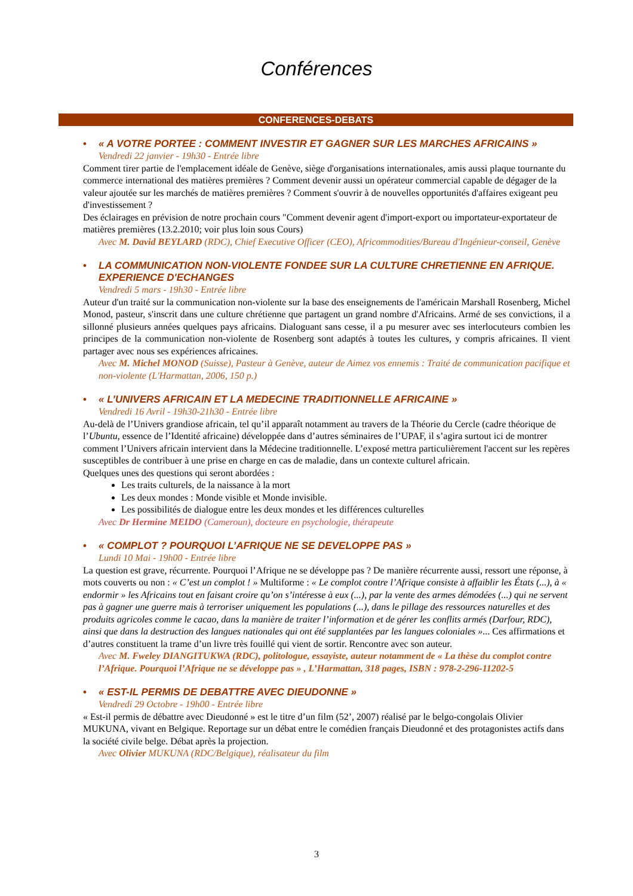Conférences
CONFERENCES-DEBATS
• « A VOTRE PORTEE : COMMENT INVESTIR ET GAGNER SUR LES MARCHES AFRICAINS »
Vendredi 22 janvier - 19h30 - Entrée libre
Comment tirer partie de l'emplacement idéale de Genève, siège d'organisations internationales, amis aussi plaque tournante du commerce international des matières premières ? Comment devenir aussi un opérateur commercial capable de dégager de la valeur ajoutée sur les marchés de matières premières ? Comment s'ouvrir à de nouvelles opportunités d'affaires exigeant peu d'investissement ?
Des éclairages en prévision de notre prochain cours "Comment devenir agent d'import-export ou importateur-exportateur de matières premières (13.2.2010; voir plus loin sous Cours)
Avec M. David BEYLARD (RDC), Chief Executive Officer (CEO), Africommodities/Bureau d'Ingénieur-conseil, Genève
• LA COMMUNICATION NON-VIOLENTE FONDEE SUR LA CULTURE CHRETIENNE EN AFRIQUE. EXPERIENCE D'ECHANGES
Vendredi 5 mars - 19h30 - Entrée libre
Auteur d'un traité sur la communication non-violente sur la base des enseignements de l'américain Marshall Rosenberg, Michel Monod, pasteur, s'inscrit dans une culture chrétienne que partagent un grand nombre d'Africains. Armé de ses convictions, il a sillonné plusieurs années quelques pays africains. Dialoguant sans cesse, il a pu mesurer avec ses interlocuteurs combien les principes de la communication non-violente de Rosenberg sont adaptés à toutes les cultures, y compris africaines. Il vient partager avec nous ses expériences africaines.
Avec M. Michel MONOD (Suisse), Pasteur à Genève, auteur de Aimez vos ennemis : Traité de communication pacifique et non-violente (L'Harmattan, 2006, 150 p.)
• « L’UNIVERS AFRICAIN ET LA MEDECINE TRADITIONNELLE AFRICAINE »
Vendredi 16 Avril - 19h30-21h30 - Entrée libre
Au-delà de l’Univers grandiose africain, tel qu’il apparaît notamment au travers de la Théorie du Cercle (cadre théorique de l’Ubuntu, essence de l’Identité africaine) développée dans d’autres séminaires de l’UPAF, il s’agira surtout ici de montrer comment l’Univers africain intervient dans la Médecine traditionnelle. L’exposé mettra particulièrement l'accent sur les repères susceptibles de contribuer à une prise en charge en cas de maladie, dans un contexte culturel africain.
Quelques unes des questions qui seront abordées :
Les traits culturels, de la naissance à la mort
Les deux mondes : Monde visible et Monde invisible.
Les possibilités de dialogue entre les deux mondes et les différences culturelles
Avec Dr Hermine MEIDO (Cameroun), docteure en psychologie, thérapeute
• « COMPLOT ? POURQUOI L’AFRIQUE NE SE DEVELOPPE PAS »
Lundi 10 Mai - 19h00 - Entrée libre
La question est grave, récurrente. Pourquoi l’Afrique ne se développe pas ? De manière récurrente aussi, ressort une réponse, à mots couverts ou non : « C’est un complot ! » Multiforme : « Le complot contre l’Afrique consiste à affaiblir les États (...), à « endormir » les Africains tout en faisant croire qu’on s’intéresse à eux (...), par la vente des armes démodées (...) qui ne servent pas à gagner une guerre mais à terroriser uniquement les populations (...), dans le pillage des ressources naturelles et des produits agricoles comme le cacao, dans la manière de traiter l’information et de gérer les conflits armés (Darfour, RDC), ainsi que dans la destruction des langues nationales qui ont été supplantées par les langues coloniales »... Ces affirmations et d’autres constituent la trame d’un livre très fouillé qui vient de sortir. Rencontre avec son auteur.
Avec M. Fweley DIANGITUKWA (RDC), politologue, essayiste, auteur notamment de « La thèse du complot contre l’Afrique. Pourquoi l’Afrique ne se développe pas » , L’Harmattan, 318 pages, ISBN : 978-2-296-11202-5
• « EST-IL PERMIS DE DEBATTRE AVEC DIEUDONNE »
Vendredi 29 Octobre - 19h00 - Entrée libre
« Est-il permis de débattre avec Dieudonné » est le titre d’un film (52’, 2007) réalisé par le belgo-congolais Olivier MUKUNA, vivant en Belgique. Reportage sur un débat entre le comédien français Dieudonné et des protagonistes actifs dans la société civile belge. Débat après la projection.
Avec Olivier MUKUNA (RDC/Belgique), réalisateur du film
3